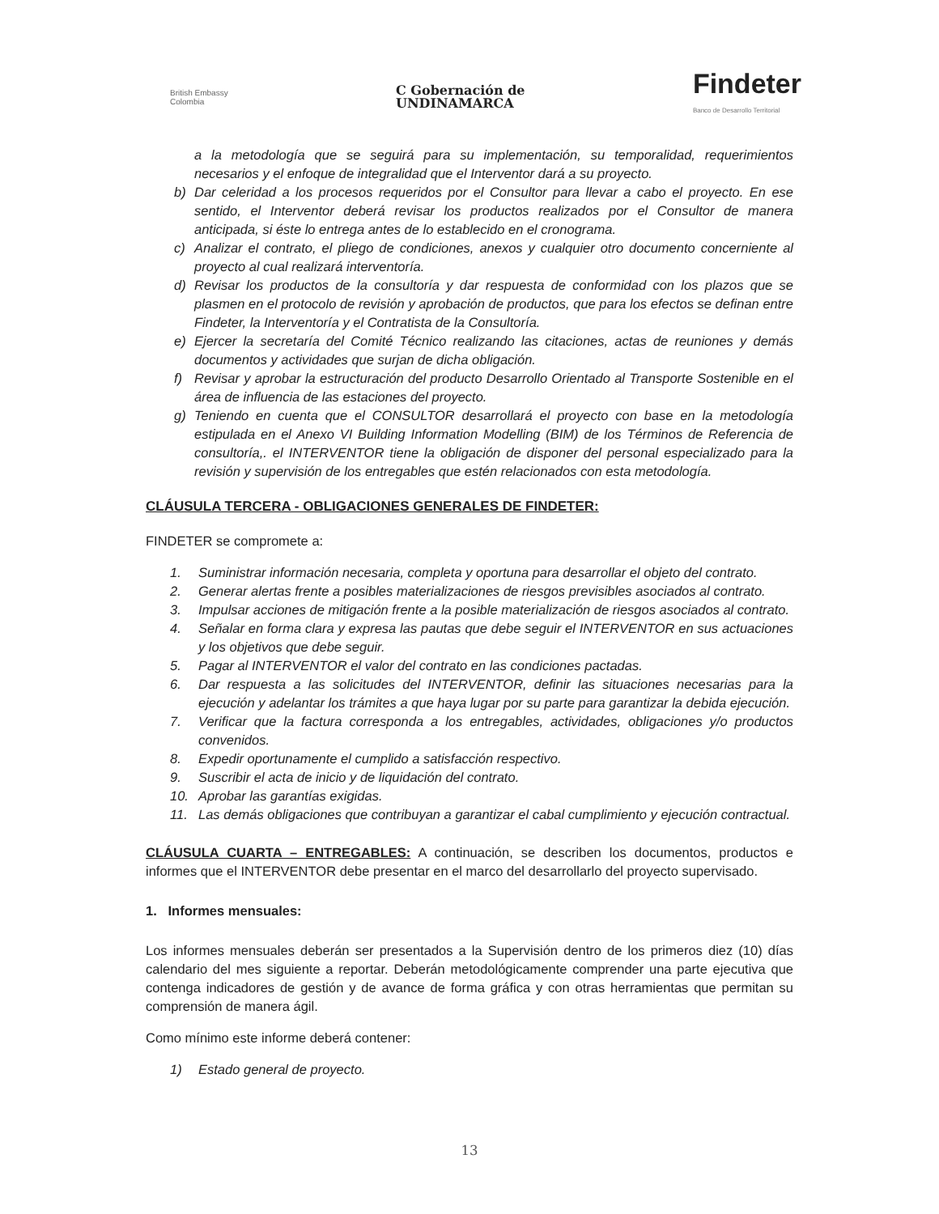British Embassy
Colombia
C Gobernación de
UNDINAMARCA
Findeter
Banco de Desarrollo Territorial
a la metodología que se seguirá para su implementación, su temporalidad, requerimientos necesarios y el enfoque de integralidad que el Interventor dará a su proyecto.
b) Dar celeridad a los procesos requeridos por el Consultor para llevar a cabo el proyecto. En ese sentido, el Interventor deberá revisar los productos realizados por el Consultor de manera anticipada, si éste lo entrega antes de lo establecido en el cronograma.
c) Analizar el contrato, el pliego de condiciones, anexos y cualquier otro documento concerniente al proyecto al cual realizará interventoría.
d) Revisar los productos de la consultoría y dar respuesta de conformidad con los plazos que se plasmen en el protocolo de revisión y aprobación de productos, que para los efectos se definan entre Findeter, la Interventoría y el Contratista de la Consultoría.
e) Ejercer la secretaría del Comité Técnico realizando las citaciones, actas de reuniones y demás documentos y actividades que surjan de dicha obligación.
f) Revisar y aprobar la estructuración del producto Desarrollo Orientado al Transporte Sostenible en el área de influencia de las estaciones del proyecto.
g) Teniendo en cuenta que el CONSULTOR desarrollará el proyecto con base en la metodología estipulada en el Anexo VI Building Information Modelling (BIM) de los Términos de Referencia de consultoría,. el INTERVENTOR tiene la obligación de disponer del personal especializado para la revisión y supervisión de los entregables que estén relacionados con esta metodología.
CLÁUSULA TERCERA - OBLIGACIONES GENERALES DE FINDETER:
FINDETER se compromete a:
1. Suministrar información necesaria, completa y oportuna para desarrollar el objeto del contrato.
2. Generar alertas frente a posibles materializaciones de riesgos previsibles asociados al contrato.
3. Impulsar acciones de mitigación frente a la posible materialización de riesgos asociados al contrato.
4. Señalar en forma clara y expresa las pautas que debe seguir el INTERVENTOR en sus actuaciones y los objetivos que debe seguir.
5. Pagar al INTERVENTOR el valor del contrato en las condiciones pactadas.
6. Dar respuesta a las solicitudes del INTERVENTOR, definir las situaciones necesarias para la ejecución y adelantar los trámites a que haya lugar por su parte para garantizar la debida ejecución.
7. Verificar que la factura corresponda a los entregables, actividades, obligaciones y/o productos convenidos.
8. Expedir oportunamente el cumplido a satisfacción respectivo.
9. Suscribir el acta de inicio y de liquidación del contrato.
10. Aprobar las garantías exigidas.
11. Las demás obligaciones que contribuyan a garantizar el cabal cumplimiento y ejecución contractual.
CLÁUSULA CUARTA – ENTREGABLES: A continuación, se describen los documentos, productos e informes que el INTERVENTOR debe presentar en el marco del desarrollarlo del proyecto supervisado.
1. Informes mensuales:
Los informes mensuales deberán ser presentados a la Supervisión dentro de los primeros diez (10) días calendario del mes siguiente a reportar. Deberán metodológicamente comprender una parte ejecutiva que contenga indicadores de gestión y de avance de forma gráfica y con otras herramientas que permitan su comprensión de manera ágil.
Como mínimo este informe deberá contener:
1) Estado general de proyecto.
13